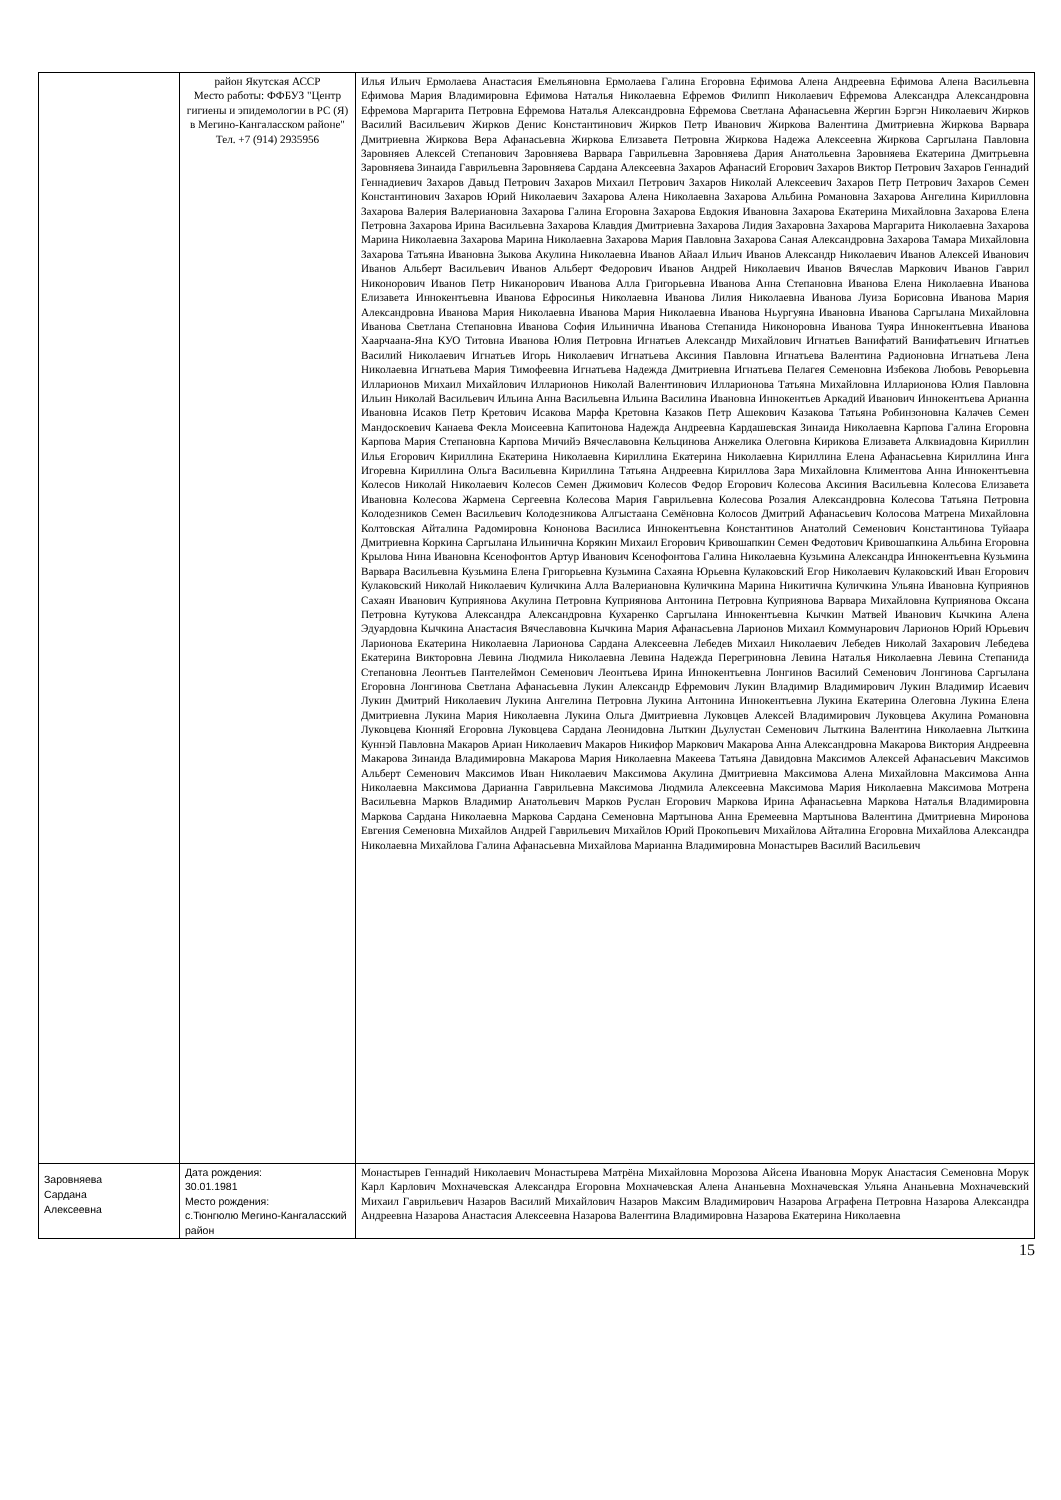| | район Якутская АССР Место работы: ФФБУЗ "Центр гигиены и эпидемологии в РС (Я) в Мегино-Кангаласском районе" Тел. +7 (914) 2935956 | Илья Ильич Ермолаева Анастасия Емельяновна Ермолаева Галина Егоровна Ефимова Алена Андреевна Ефимова Алена Васильевна Ефимова Мария Владимировна Ефимова Наталья Николаевна Ефремов Филипп Николаевич Ефремова Александра Александровна Ефремова Маргарита Петровна Ефремова Наталья Александровна Ефремова Светлана Афанасьевна Жергин Бэргэн Николаевич Жирков Василий Васильевич Жирков Денис Константинович Жирков Петр Иванович Жиркова Валентина Дмитриевна Жиркова Варвара Дмитриевна Жиркова Вера Афанасьевна Жиркова Елизавета Петровна Жиркова Надежа Алексеевна Жиркова Саргылана Павловна Заровняев Алексей Степанович Заровняева Варвара Гаврильевна Заровняева Дария Анатольевна Заровняева Екатерина Дмитрьевна Заровняева Зинаида Гаврильевна Заровняева Сардана Алексеевна Захаров Афанасий Егорович Захаров Виктор Петрович Захаров Геннадий Геннадиевич Захаров Давыд Петрович Захаров Михаил Петрович Захаров Николай Алексеевич Захаров Петр Петрович Захаров Семен Константинович Захаров Юрий Николаевич Захарова Алена Николаевна Захарова Альбина Романовна Захарова Ангелина Кирилловна Захарова Валерия Валериановна Захарова Галина Егоровна Захарова Евдокия Ивановна Захарова Екатерина Михайловна Захарова Елена Петровна Захарова Ирина Васильевна Захарова Клавдия Дмитриевна Захарова Лидия Захаровна Захарова Маргарита Николаевна Захарова Марина Николаевна Захарова Марина Николаевна Захарова Мария Павловна Захарова Саная Александровна Захарова Тамара Михайловна Захарова Татьяна Ивановна Зыкова Акулина Николаевна Иванов Айаал Ильич Иванов Александр Николаевич Иванов Алексей Иванович Иванов Альберт Васильевич Иванов Альберт Федорович Иванов Андрей Николаевич Иванов Вячеслав Маркович Иванов Гаврил Никонорович Иванов Петр Никанорович Иванова Алла Григорьевна Иванова Анна Степановна Иванова Елена Николаевна Иванова Елизавета Иннокентьевна Иванова Ефросинья Николаевна Иванова Лилия Николаевна Иванова Луиза Борисовна Иванова Мария Александровна Иванова Мария Николаевна Иванова Мария Николаевна Иванова Ньургуяна Ивановна Иванова Саргылана Михайловна Иванова Светлана Степановна Иванова София Ильинична Иванова Степанида Никоноровна Иванова Туяра Иннокентьевна Иванова Хаарчаана-Яна КУО Титовна Иванова Юлия Петровна Игнатьев Александр Михайлович Игнатьев Ванифатий Ванифатьевич Игнатьев Василий Николаевич Игнатьев Игорь Николаевич Игнатьева Аксиния Павловна Игнатьева Валентина Радионовна Игнатьева Лена Николаевна Игнатьева Мария Тимофеевна Игнатьева Надежда Дмитриевна Игнатьева Пелагея Семеновна Избекова Любовь Реворьевна Илларионов Михаил Михайлович Илларионов Николай Валентинович Илларионова Татьяна Михайловна Илларионова Юлия Павловна Ильин Николай Васильевич Ильина Анна Васильевна Ильина Василина Ивановна Иннокентьев Аркадий Иванович Иннокентьева Арианна Ивановна Исаков Петр Кретович Исакова Марфа Кретовна Казаков Петр Ашекович Казакова Татьяна Робинзоновна Калачев Семен Мандоскоевич Канаева Фекла Моисеевна Капитонова Надежда Андреевна Кардашевская Зинаида Николаевна Карпова Галина Егоровна Карпова Мария Степановна Карпова Мичийэ Вячеславовна Кельцинова Анжелика Олеговна Кирикова Елизавета Алквиадовна Кириллин Илья Егорович Кириллина Екатерина Николаевна Кириллина Екатерина Николаевна Кириллина Елена Афанасьевна Кириллина Инга Игоревна Кириллина Ольга Васильевна Кириллина Татьяна Андреевна Кириллова Зара Михайловна Климентова Анна Иннокентьевна Колесов Николай Николаевич Колесов Семен Джимович Колесов Федор Егорович Колесова Аксиния Васильевна Колесова Елизавета Ивановна Колесова Жармена Сергеевна Колесова Мария Гаврильевна Колесова Розалия Александровна Колесова Татьяна Петровна Колодезников Семен Васильевич Колодезникова Алгыстаана Семёновна Колосов Дмитрий Афанасьевич Колосова Матрена Михайловна Колтовская Айталина Радомировна Кононова Василиса Иннокентьевна Константинов Анатолий Семенович Константинова Туйаара Дмитриевна Коркина Саргылана Ильинична Корякин Михаил Егорович Кривошапкин Семен Федотович Кривошапкина Альбина Егоровна Крылова Нина Ивановна Ксенофонтов Артур Иванович Ксенофонтова Галина Николаевна Кузьмина Александра Иннокентьевна Кузьмина Варвара Васильевна Кузьмина Елена Григорьевна Кузьмина Сахаяна Юрьевна Кулаковский Егор Николаевич Кулаковский Иван Егорович Кулаковский Николай Николаевич Куличкина Алла Валериановна Куличкина Марина Никитична Куличкина Ульяна Ивановна Куприянов Сахаян Иванович Куприянова Акулина Петровна Куприянова Антонина Петровна Куприянова Варвара Михайловна Куприянова Оксана Петровна Кутукова Александра Александровна Кухаренко Саргылана Иннокентьевна Кычкин Матвей Иванович Кычкина Алена Эдуардовна Кычкина Анастасия Вячеславовна Кычкина Мария Афанасьевна Ларионов Михаил Коммунарович Ларионов Юрий Юрьевич Ларионова Екатерина Николаевна Ларионова Сардана Алексеевна Лебедев Михаил Николаевич Лебедев Николай Захарович Лебедева Екатерина Викторовна Левина Людмила Николаевна Левина Надежда Перегриновна Левина Наталья Николаевна Левина Степанида Степановна Леонтьев Пантелеймон Семенович Леонтьева Ирина Иннокентьевна Лонгинов Василий Семенович Лонгинова Саргылана Егоровна Лонгинова Светлана Афанасьевна Лукин Александр Ефремович Лукин Владимир Владимирович Лукин Владимир Исаевич Лукин Дмитрий Николаевич Лукина Ангелина Петровна Лукина Антонина Иннокентьевна Лукина Екатерина Олеговна Лукина Елена Дмитриевна Лукина Мария Николаевна Лукина Ольга Дмитриевна Луковцев Алексей Владимирович Луковцева Акулина Романовна Луковцева Кюнняй Егоровна Луковцева Сардана Леонидовна Лыткин Дьулустан Семенович Лыткина Валентина Николаевна Лыткина Куннэй Павловна Макаров Ариан Николаевич Макаров Никифор Маркович Макарова Анна Александровна Макарова Виктория Андреевна Макарова Зинаида Владимировна Макарова Мария Николаевна Макеева Татьяна Давидовна Максимов Алексей Афанасьевич Максимов Альберт Семенович Максимов Иван Николаевич Максимова Акулина Дмитриевна Максимова Алена Михайловна Максимова Анна Николаевна Максимова Дарианна Гаврильевна Максимова Людмила Алексеевна Максимова Мария Николаевна Максимова Мотрена Васильевна Марков Владимир Анатольевич Марков Руслан Егорович Маркова Ирина Афанасьевна Маркова Наталья Владимировна Маркова Сардана Николаевна Маркова Сардана Семеновна Мартынова Анна Еремеевна Мартынова Валентина Дмитриевна Миронова Евгения Семеновна Михайлов Андрей Гаврильевич Михайлов Юрий Прокопьевич Михайлова Айталина Егоровна Михайлова Александра Николаевна Михайлова Галина Афанасьевна Михайлова Марианна Владимировна Монастырев Василий Васильевич |
| Заровняева Сардана Алексеевна | Дата рождения: 30.01.1981 Место рождения: с.Тюнгюлю Мегино-Кангаласский район | Монастырев Геннадий Николаевич Монастырева Матрёна Михайловна Морозова Айсена Ивановна Морук Анастасия Семеновна Морук Карл Карлович Мохначевская Александра Егоровна Мохначевская Алена Ананьевна Мохначевская Ульяна Ананьевна Мохначевский Михаил Гаврильевич Назаров Василий Михайлович Назаров Максим Владимирович Назарова Аграфена Петровна Назарова Александра Андреевна Назарова Анастасия Алексеевна Назарова Валентина Владимировна Назарова Екатерина Николаевна |
15